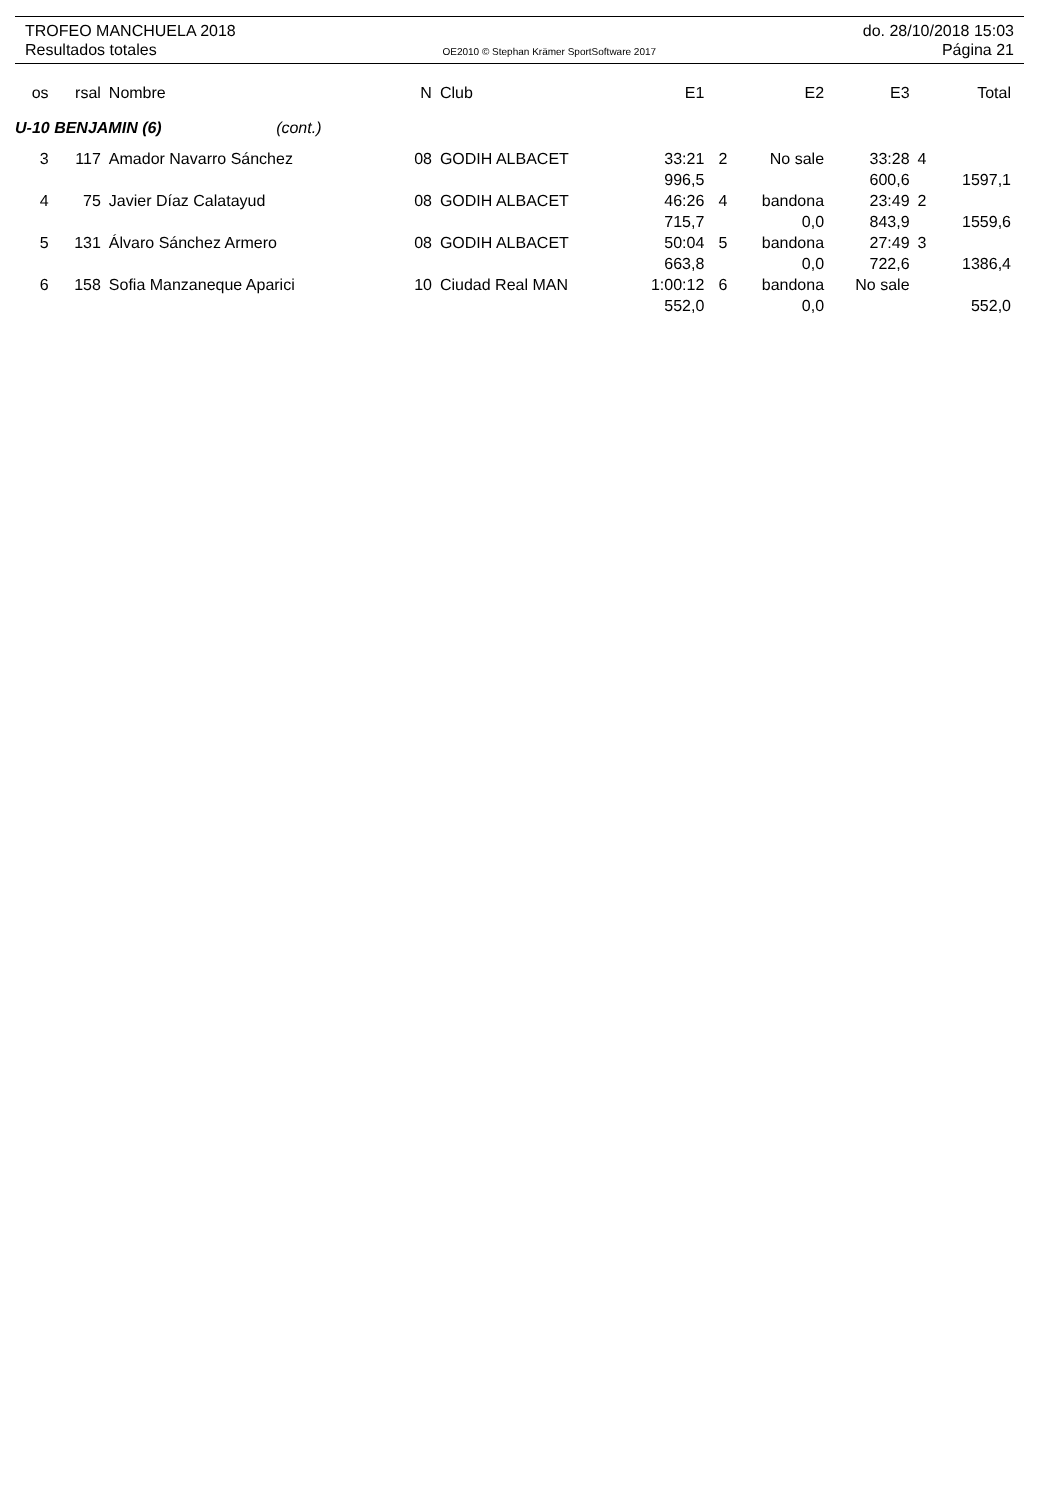TROFEO MANCHUELA 2018 do. 28/10/2018 15:03
Resultados totales OE2010 © Stephan Krämer SportSoftware 2017 Página 21
| os | rsal | Nombre | N | Club | E1 | | E2 | E3 | | Total |
| --- | --- | --- | --- | --- | --- | --- | --- | --- | --- | --- |
| U-10 BENJAMIN (6) (cont.) | | | | | | | | | | |
| 3 | 117 | Amador Navarro Sánchez | 08 | GODIH ALBACET | 33:21 | 2 | No sale | 33:28 | 4 | |
| | | | | | 996,5 | | | 600,6 | | 1597,1 |
| 4 | 75 | Javier Díaz Calatayud | 08 | GODIH ALBACET | 46:26 | 4 | bandona | 23:49 | 2 | |
| | | | | | 715,7 | | 0,0 | 843,9 | | 1559,6 |
| 5 | 131 | Álvaro Sánchez Armero | 08 | GODIH ALBACET | 50:04 | 5 | bandona | 27:49 | 3 | |
| | | | | | 663,8 | | 0,0 | 722,6 | | 1386,4 |
| 6 | 158 | Sofia Manzaneque Aparici | 10 | Ciudad Real MAN | 1:00:12 | 6 | bandona | No sale | | |
| | | | | | 552,0 | | 0,0 | | | 552,0 |